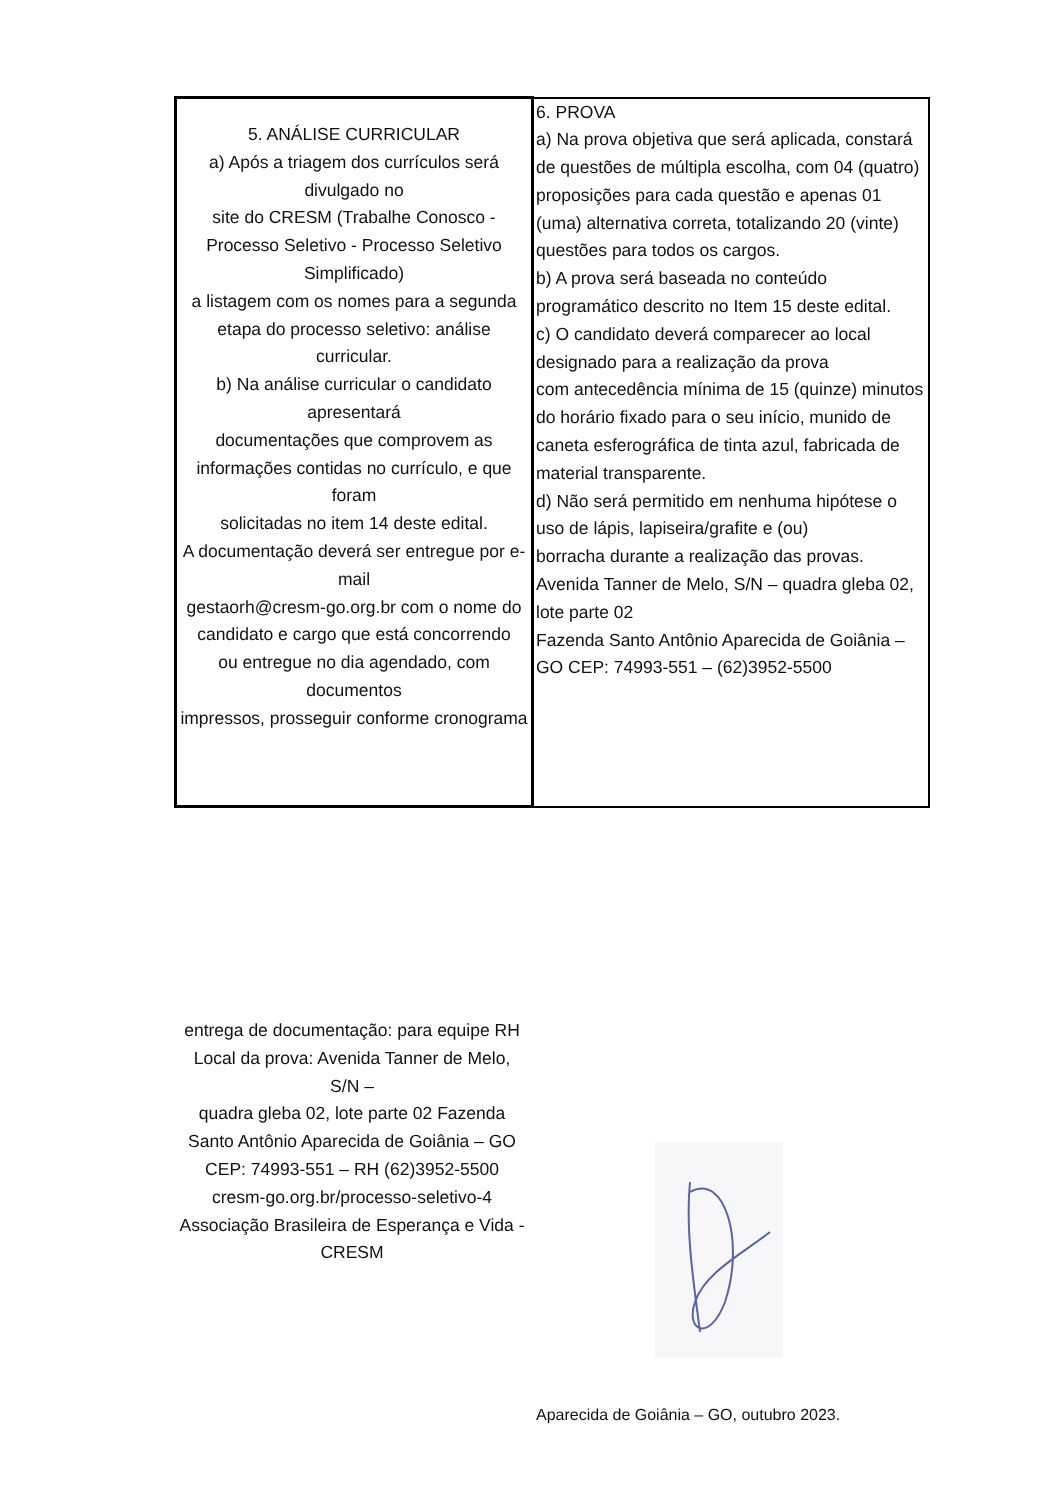| 5. ANÁLISE CURRICULAR a) Após a triagem dos currículos será divulgado no site do CRESM (Trabalhe Conosco - Processo Seletivo - Processo Seletivo Simplificado) a listagem com os nomes para a segunda etapa do processo seletivo: análise curricular. b) Na análise curricular o candidato apresentará documentações que comprovem as informações contidas no currículo, e que foram solicitadas no item 14 deste edital. A documentação deverá ser entregue por e-mail gestaorh@cresm-go.org.br com o nome do candidato e cargo que está concorrendo ou entregue no dia agendado, com documentos impressos, prosseguir conforme cronograma | 6. PROVA a) Na prova objetiva que será aplicada, constará de questões de múltipla escolha, com 04 (quatro) proposições para cada questão e apenas 01 (uma) alternativa correta, totalizando 20 (vinte) questões para todos os cargos. b) A prova será baseada no conteúdo programático descrito no Item 15 deste edital. c) O candidato deverá comparecer ao local designado para a realização da prova com antecedência mínima de 15 (quinze) minutos do horário fixado para o seu início, munido de caneta esferográfica de tinta azul, fabricada de material transparente. d) Não será permitido em nenhuma hipótese o uso de lápis, lapiseira/grafite e (ou) borracha durante a realização das provas. Avenida Tanner de Melo, S/N – quadra gleba 02, lote parte 02 Fazenda Santo Antônio Aparecida de Goiânia – GO CEP: 74993-551 – (62)3952-5500 |
entrega de documentação: para equipe RH
Local da prova: Avenida Tanner de Melo,
S/N –
quadra gleba 02, lote parte 02 Fazenda Santo Antônio Aparecida de Goiânia – GO CEP: 74993-551 – RH (62)3952-5500
cresm-go.org.br/processo-seletivo-4
Associação Brasileira de Esperança e Vida - CRESM
Aparecida de Goiânia – GO, outubro 2023.